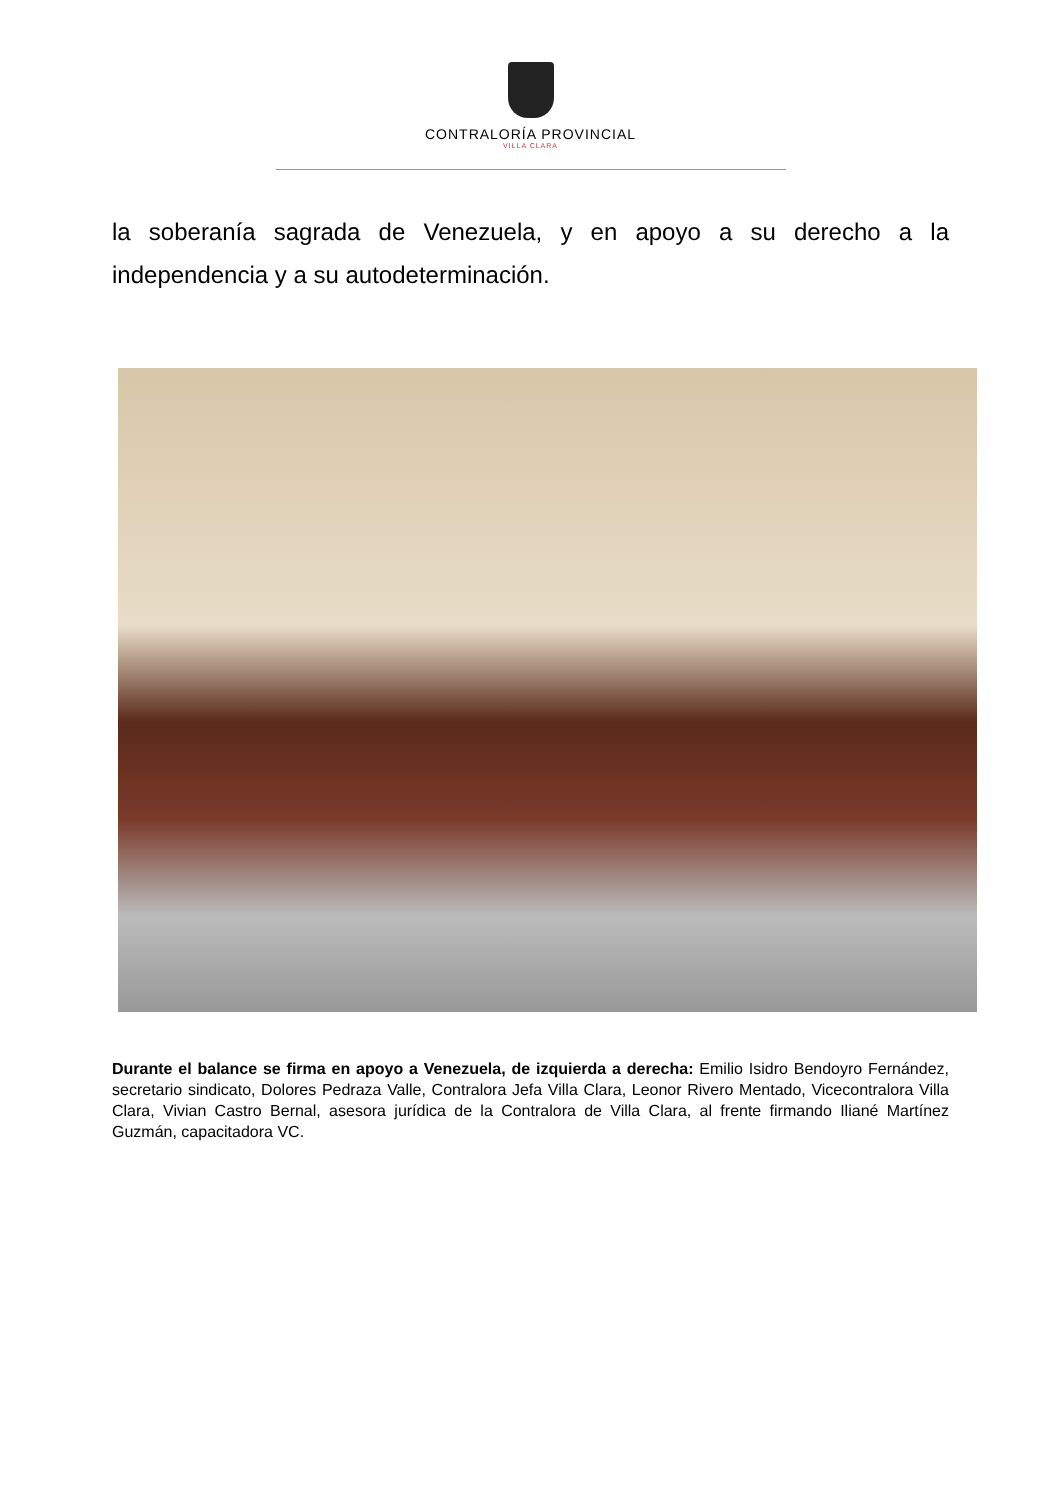CONTRALORÍA PROVINCIAL
VILLA CLARA
la soberanía sagrada de Venezuela, y en apoyo a su derecho a la independencia y a su autodeterminación.
Durante el balance se firma en apoyo a Venezuela, de izquierda a derecha: Emilio Isidro Bendoyro Fernández, secretario sindicato, Dolores Pedraza Valle, Contralora Jefa Villa Clara, Leonor Rivero Mentado, Vicecontralora Villa Clara, Vivian Castro Bernal, asesora jurídica de la Contralora de Villa Clara, al frente firmando Iliané Martínez Guzmán, capacitadora VC.